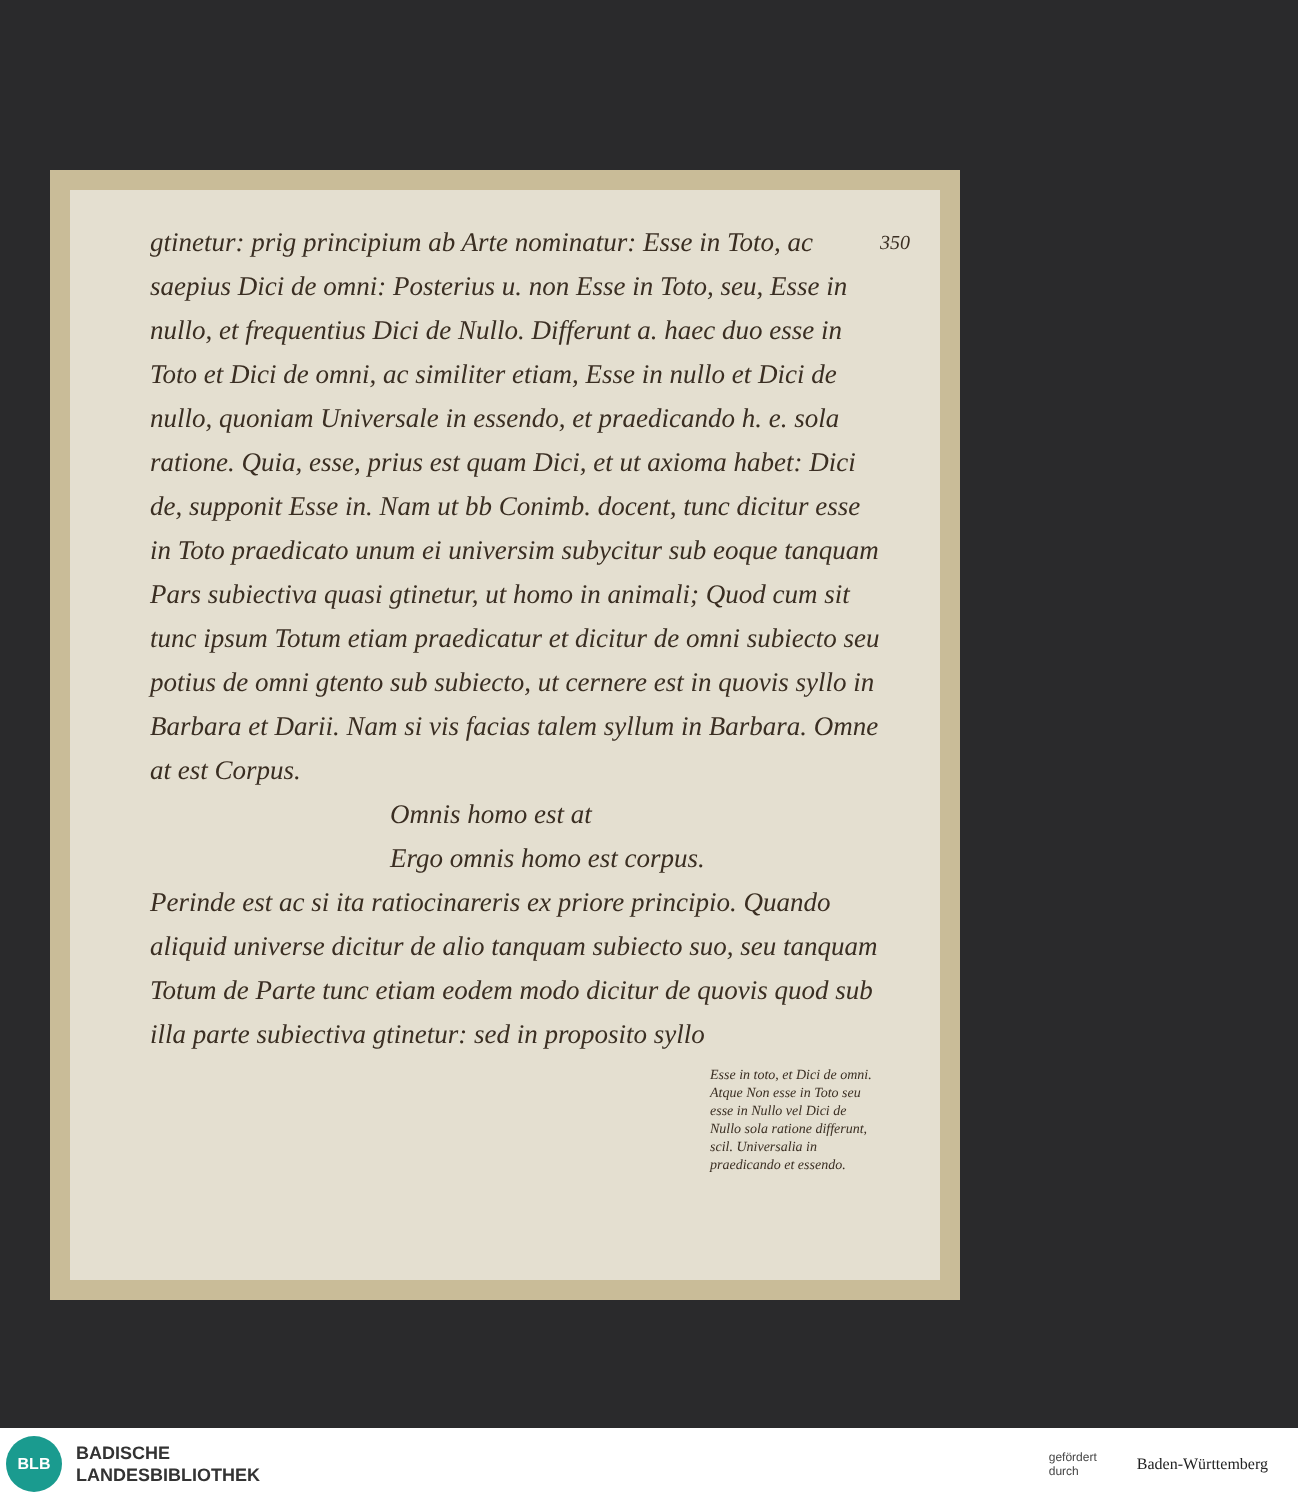350
gtinetur: prig principium ab Arte nominatur: Esse in Toto, ac saepius Dici de omni: Posterius u. non Esse in Toto, seu, Esse in nullo, et frequentius Dici de Nullo. Differunt a. haec duo esse in Toto et Dici de omni, ac similiter etiam, Esse in nullo et Dici de nullo, quoniam Universale in essendo, et praedicando h. e. sola ratione. Quia, esse, prius est quam Dici, et ut axioma habet: Dici de, supponit Esse in. Nam ut bb Conimb. docent, tunc dicitur esse in Toto praedicato unum ei universim subycitur sub eoque tanquam Pars subiectiva quasi gtinetur, ut homo in animali; Quod cum sit tunc ipsum Totum etiam praedicatur et dicitur de omni subiecto seu potius de omni gtento sub subiecto, ut cernere est in quovis syllo in Barbara et Darii. Nam si vis facias talem syllum in Barbara. Omne at est Corpus.
Omnis homo est at
Ergo omnis homo est corpus.
Perinde est ac si ita ratiocinareris ex priore principio. Quando aliquid universe dicitur de alio tanquam subiecto suo, seu tanquam Totum de Parte tunc etiam eodem modo dicitur de quovis quod sub illa parte subiectiva gtinetur: sed in proposito syllo
Esse in toto, et Dici de omni. Atque Non esse in Toto seu esse in Nullo vel Dici de Nullo sola ratione differunt, scil. Universalia in praedicando et essendo.
BLB
BADISCHE
LANDESBIBLIOTHEK
gefördert
durch
Baden-Württemberg